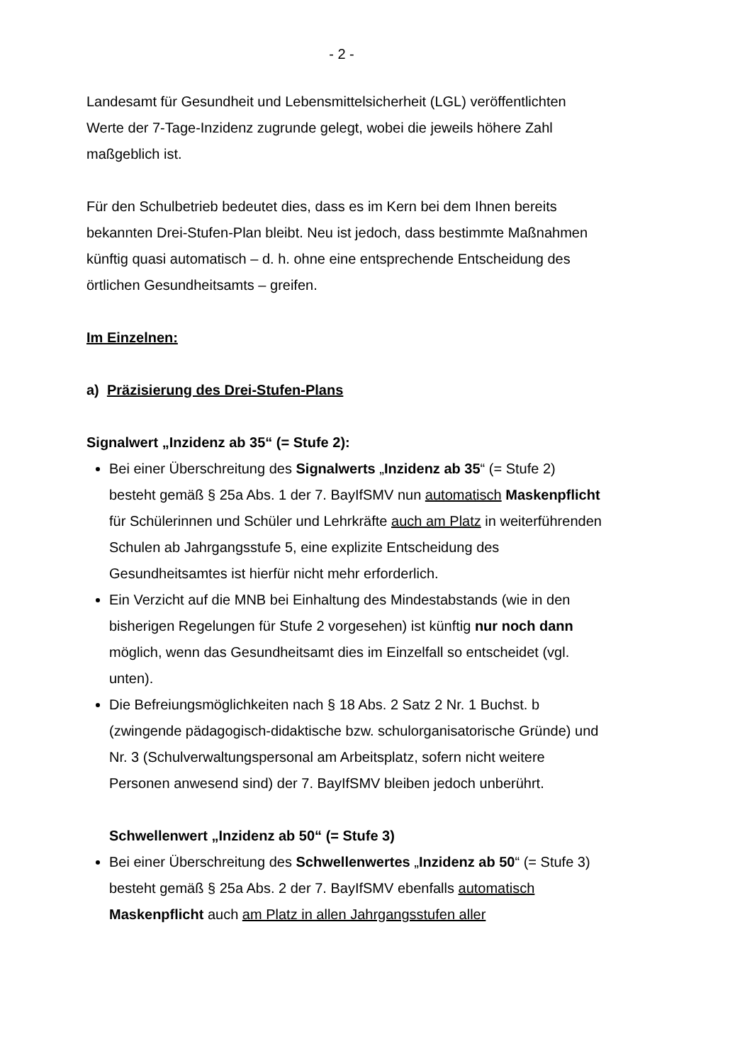- 2 -
Landesamt für Gesundheit und Lebensmittelsicherheit (LGL) veröffentlichten Werte der 7-Tage-Inzidenz zugrunde gelegt, wobei die jeweils höhere Zahl maßgeblich ist.
Für den Schulbetrieb bedeutet dies, dass es im Kern bei dem Ihnen bereits bekannten Drei-Stufen-Plan bleibt. Neu ist jedoch, dass bestimmte Maßnahmen künftig quasi automatisch – d. h. ohne eine entsprechende Entscheidung des örtlichen Gesundheitsamts – greifen.
Im Einzelnen:
a) Präzisierung des Drei-Stufen-Plans
Signalwert „Inzidenz ab 35“ (= Stufe 2):
Bei einer Überschreitung des Signalwerts „Inzidenz ab 35“ (= Stufe 2) besteht gemäß § 25a Abs. 1 der 7. BayIfSMV nun automatisch Maskenpflicht für Schülerinnen und Schüler und Lehrkräfte auch am Platz in weiterführenden Schulen ab Jahrgangsstufe 5, eine explizite Entscheidung des Gesundheitsamtes ist hierfür nicht mehr erforderlich.
Ein Verzicht auf die MNB bei Einhaltung des Mindestabstands (wie in den bisherigen Regelungen für Stufe 2 vorgesehen) ist künftig nur noch dann möglich, wenn das Gesundheitsamt dies im Einzelfall so entscheidet (vgl. unten).
Die Befreiungsmöglichkeiten nach § 18 Abs. 2 Satz 2 Nr. 1 Buchst. b (zwingende pädagogisch-didaktische bzw. schulorganisatorische Gründe) und Nr. 3 (Schulverwaltungspersonal am Arbeitsplatz, sofern nicht weitere Personen anwesend sind) der 7. BayIfSMV bleiben jedoch unberührt.
Schwellenwert „Inzidenz ab 50“ (= Stufe 3)
Bei einer Überschreitung des Schwellenwertes „Inzidenz ab 50“ (= Stufe 3) besteht gemäß § 25a Abs. 2 der 7. BayIfSMV ebenfalls automatisch Maskenpflicht auch am Platz in allen Jahrgangsstufen aller